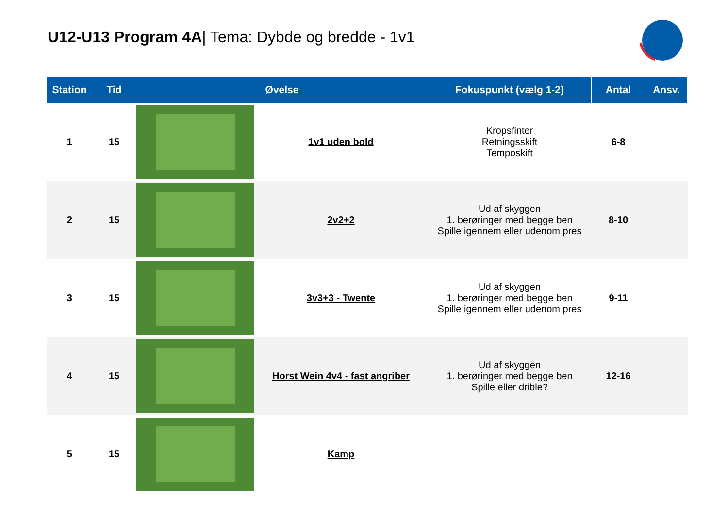U12-U13 Program 4A| Tema: Dybde og bredde - 1v1
| Station | Tid | Øvelse | Fokuspunkt (vælg 1-2) | Antal | Ansv. |
| --- | --- | --- | --- | --- | --- |
| 1 | 15 | 1v1 uden bold | Kropsfinter Retningsskift Temposkift | 6-8 | |
| 2 | 15 | 2v2+2 | Ud af skyggen 1. berøringer med begge ben Spille igennem eller udenom pres | 8-10 | |
| 3 | 15 | 3v3+3 - Twente | Ud af skyggen 1. berøringer med begge ben Spille igennem eller udenom pres | 9-11 | |
| 4 | 15 | Horst Wein 4v4 - fast angriber | Ud af skyggen 1. berøringer med begge ben Spille eller drible? | 12-16 | |
| 5 | 15 | Kamp | | | |